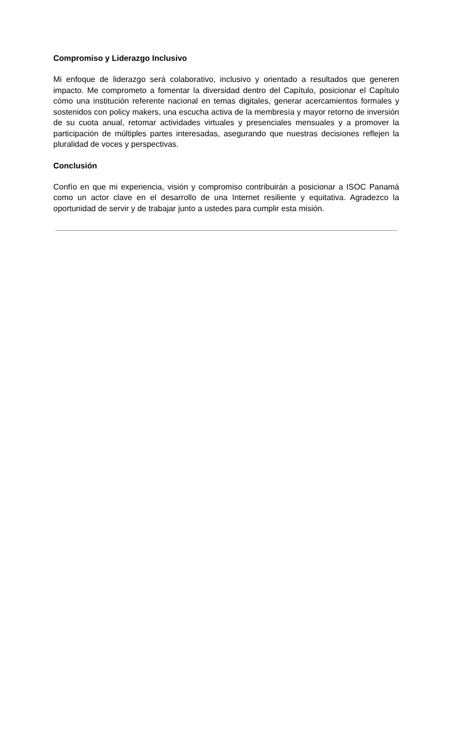Compromiso y Liderazgo Inclusivo
Mi enfoque de liderazgo será colaborativo, inclusivo y orientado a resultados que generen impacto. Me comprometo a fomentar la diversidad dentro del Capítulo, posicionar el Capítulo cómo una institución referente nacional en temas digitales, generar acercamientos formales y sostenidos con policy makers, una escucha activa de la membresía y mayor retorno de inversión de su cuota anual, retomar actividades virtuales y presenciales mensuales y a promover la participación de múltiples partes interesadas, asegurando que nuestras decisiones reflejen la pluralidad de voces y perspectivas.
Conclusión
Confío en que mi experiencia, visión y compromiso contribuirán a posicionar a ISOC Panamá como un actor clave en el desarrollo de una Internet resiliente y equitativa. Agradezco la oportunidad de servir y de trabajar junto a ustedes para cumplir esta misión.